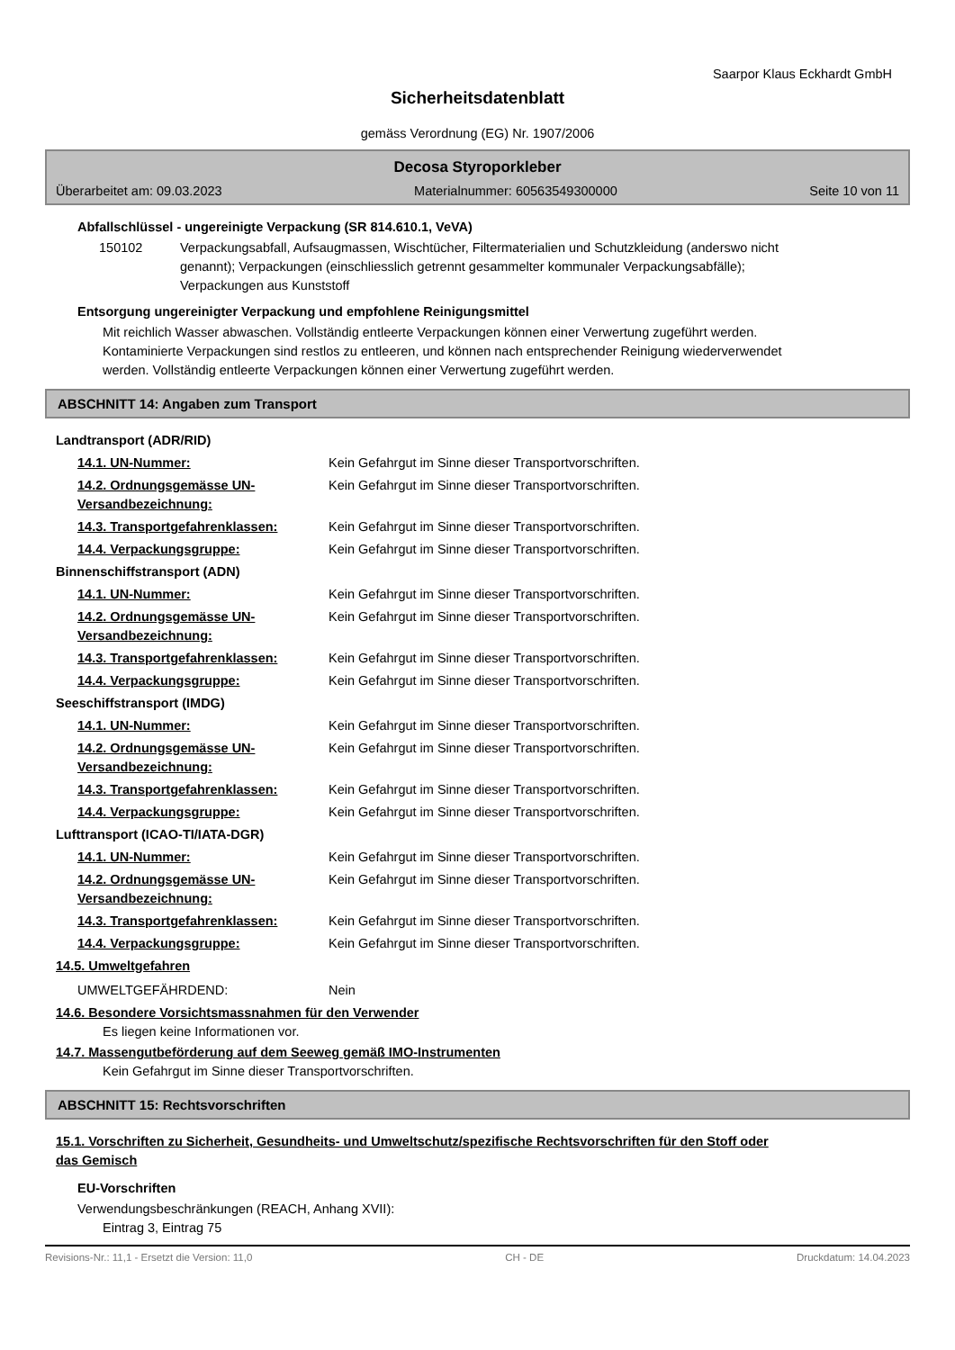Saarpor Klaus Eckhardt GmbH
Sicherheitsdatenblatt
gemäss Verordnung (EG) Nr. 1907/2006
Decosa Styroporkleber
Überarbeitet am: 09.03.2023 Materialnummer: 60563549300000 Seite 10 von 11
Abfallschlüssel - ungereinigte Verpackung (SR 814.610.1, VeVA)
150102 Verpackungsabfall, Aufsaugmassen, Wischtücher, Filtermaterialien und Schutzkleidung (anderswo nicht genannt); Verpackungen (einschliesslich getrennt gesammelter kommunaler Verpackungsabfälle); Verpackungen aus Kunststoff
Entsorgung ungereinigter Verpackung und empfohlene Reinigungsmittel
Mit reichlich Wasser abwaschen. Vollständig entleerte Verpackungen können einer Verwertung zugeführt werden. Kontaminierte Verpackungen sind restlos zu entleeren, und können nach entsprechender Reinigung wiederverwendet werden. Vollständig entleerte Verpackungen können einer Verwertung zugeführt werden.
ABSCHNITT 14: Angaben zum Transport
Landtransport (ADR/RID)
14.1. UN-Nummer: Kein Gefahrgut im Sinne dieser Transportvorschriften.
14.2. Ordnungsgemässe UN-Versandbezeichnung: Kein Gefahrgut im Sinne dieser Transportvorschriften.
14.3. Transportgefahrenklassen: Kein Gefahrgut im Sinne dieser Transportvorschriften.
14.4. Verpackungsgruppe: Kein Gefahrgut im Sinne dieser Transportvorschriften.
Binnenschiffstransport (ADN)
14.1. UN-Nummer: Kein Gefahrgut im Sinne dieser Transportvorschriften.
14.2. Ordnungsgemässe UN-Versandbezeichnung: Kein Gefahrgut im Sinne dieser Transportvorschriften.
14.3. Transportgefahrenklassen: Kein Gefahrgut im Sinne dieser Transportvorschriften.
14.4. Verpackungsgruppe: Kein Gefahrgut im Sinne dieser Transportvorschriften.
Seeschiffstransport (IMDG)
14.1. UN-Nummer: Kein Gefahrgut im Sinne dieser Transportvorschriften.
14.2. Ordnungsgemässe UN-Versandbezeichnung: Kein Gefahrgut im Sinne dieser Transportvorschriften.
14.3. Transportgefahrenklassen: Kein Gefahrgut im Sinne dieser Transportvorschriften.
14.4. Verpackungsgruppe: Kein Gefahrgut im Sinne dieser Transportvorschriften.
Lufttransport (ICAO-TI/IATA-DGR)
14.1. UN-Nummer: Kein Gefahrgut im Sinne dieser Transportvorschriften.
14.2. Ordnungsgemässe UN-Versandbezeichnung: Kein Gefahrgut im Sinne dieser Transportvorschriften.
14.3. Transportgefahrenklassen: Kein Gefahrgut im Sinne dieser Transportvorschriften.
14.4. Verpackungsgruppe: Kein Gefahrgut im Sinne dieser Transportvorschriften.
14.5. Umweltgefahren
UMWELTGEFÄHRDEND: Nein
14.6. Besondere Vorsichtsmassnahmen für den Verwender
Es liegen keine Informationen vor.
14.7. Massengutbeförderung auf dem Seeweg gemäß IMO-Instrumenten
Kein Gefahrgut im Sinne dieser Transportvorschriften.
ABSCHNITT 15: Rechtsvorschriften
15.1. Vorschriften zu Sicherheit, Gesundheits- und Umweltschutz/spezifische Rechtsvorschriften für den Stoff oder das Gemisch
EU-Vorschriften
Verwendungsbeschränkungen (REACH, Anhang XVII):
Eintrag 3, Eintrag 75
Revisions-Nr.: 11,1 - Ersetzt die Version: 11,0 CH - DE Druckdatum: 14.04.2023